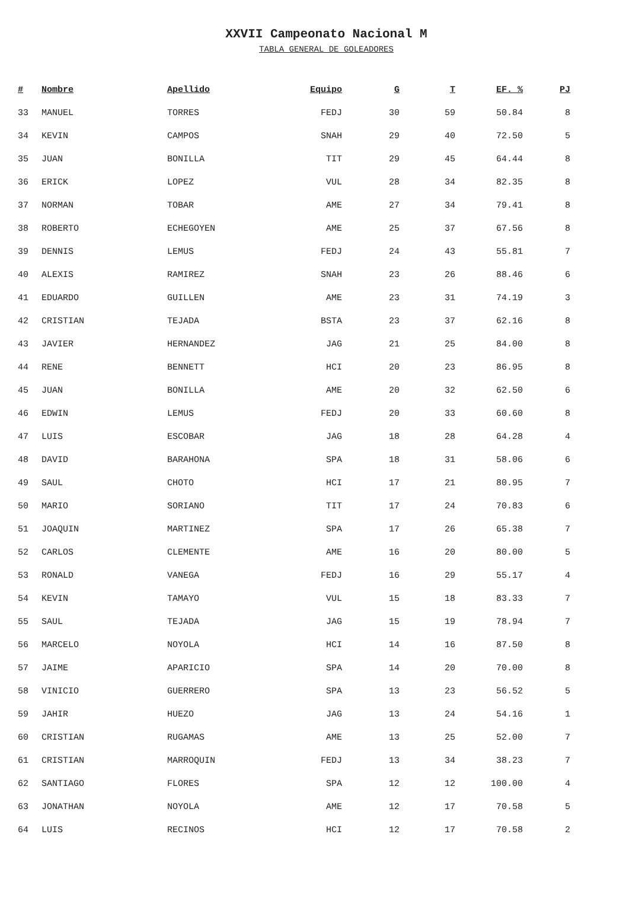XXVII Campeonato Nacional M
TABLA GENERAL DE GOLEADORES
| # | Nombre | Apellido | Equipo | G | T | EF. % | PJ |
| --- | --- | --- | --- | --- | --- | --- | --- |
| 33 | MANUEL | TORRES | FEDJ | 30 | 59 | 50.84 | 8 |
| 34 | KEVIN | CAMPOS | SNAH | 29 | 40 | 72.50 | 5 |
| 35 | JUAN | BONILLA | TIT | 29 | 45 | 64.44 | 8 |
| 36 | ERICK | LOPEZ | VUL | 28 | 34 | 82.35 | 8 |
| 37 | NORMAN | TOBAR | AME | 27 | 34 | 79.41 | 8 |
| 38 | ROBERTO | ECHEGOYEN | AME | 25 | 37 | 67.56 | 8 |
| 39 | DENNIS | LEMUS | FEDJ | 24 | 43 | 55.81 | 7 |
| 40 | ALEXIS | RAMIREZ | SNAH | 23 | 26 | 88.46 | 6 |
| 41 | EDUARDO | GUILLEN | AME | 23 | 31 | 74.19 | 3 |
| 42 | CRISTIAN | TEJADA | BSTA | 23 | 37 | 62.16 | 8 |
| 43 | JAVIER | HERNANDEZ | JAG | 21 | 25 | 84.00 | 8 |
| 44 | RENE | BENNETT | HCI | 20 | 23 | 86.95 | 8 |
| 45 | JUAN | BONILLA | AME | 20 | 32 | 62.50 | 6 |
| 46 | EDWIN | LEMUS | FEDJ | 20 | 33 | 60.60 | 8 |
| 47 | LUIS | ESCOBAR | JAG | 18 | 28 | 64.28 | 4 |
| 48 | DAVID | BARAHONA | SPA | 18 | 31 | 58.06 | 6 |
| 49 | SAUL | CHOTO | HCI | 17 | 21 | 80.95 | 7 |
| 50 | MARIO | SORIANO | TIT | 17 | 24 | 70.83 | 6 |
| 51 | JOAQUIN | MARTINEZ | SPA | 17 | 26 | 65.38 | 7 |
| 52 | CARLOS | CLEMENTE | AME | 16 | 20 | 80.00 | 5 |
| 53 | RONALD | VANEGA | FEDJ | 16 | 29 | 55.17 | 4 |
| 54 | KEVIN | TAMAYO | VUL | 15 | 18 | 83.33 | 7 |
| 55 | SAUL | TEJADA | JAG | 15 | 19 | 78.94 | 7 |
| 56 | MARCELO | NOYOLA | HCI | 14 | 16 | 87.50 | 8 |
| 57 | JAIME | APARICIO | SPA | 14 | 20 | 70.00 | 8 |
| 58 | VINICIO | GUERRERO | SPA | 13 | 23 | 56.52 | 5 |
| 59 | JAHIR | HUEZO | JAG | 13 | 24 | 54.16 | 1 |
| 60 | CRISTIAN | RUGAMAS | AME | 13 | 25 | 52.00 | 7 |
| 61 | CRISTIAN | MARROQUIN | FEDJ | 13 | 34 | 38.23 | 7 |
| 62 | SANTIAGO | FLORES | SPA | 12 | 12 | 100.00 | 4 |
| 63 | JONATHAN | NOYOLA | AME | 12 | 17 | 70.58 | 5 |
| 64 | LUIS | RECINOS | HCI | 12 | 17 | 70.58 | 2 |